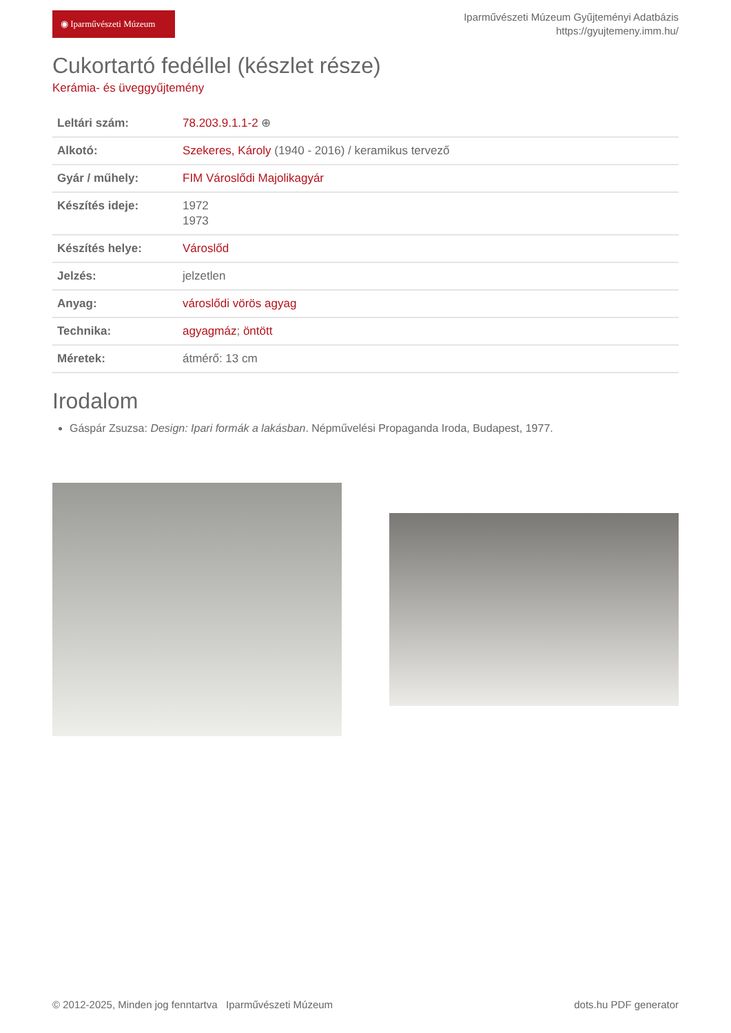◉ Iparművészeti Múzeum
Iparművészeti Múzeum Gyűjteményi Adatbázis
https://gyujtemeny.imm.hu/
Cukortartó fedéllel (készlet része)
Kerámia- és üveggyűjtemény
| Leltári szám: | 78.203.9.1.1-2 ⊕ |
| Alkotó: | Szekeres, Károly (1940 - 2016) / keramikus tervező |
| Gyár / műhely: | FIM Városlődi Majolikagyár |
| Készítés ideje: | 1972 1973 |
| Készítés helye: | Városlőd |
| Jelzés: | jelzetlen |
| Anyag: | városlődi vörös agyag |
| Technika: | agyagmáz ; öntött |
| Méretek: | átmérő: 13 cm |
Irodalom
Gáspár Zsuzsa: Design: Ipari formák a lakásban. Népművelési Propaganda Iroda, Budapest, 1977.
© 2012-2025, Minden jog fenntartva Iparművészeti Múzeum dots.hu PDF generator